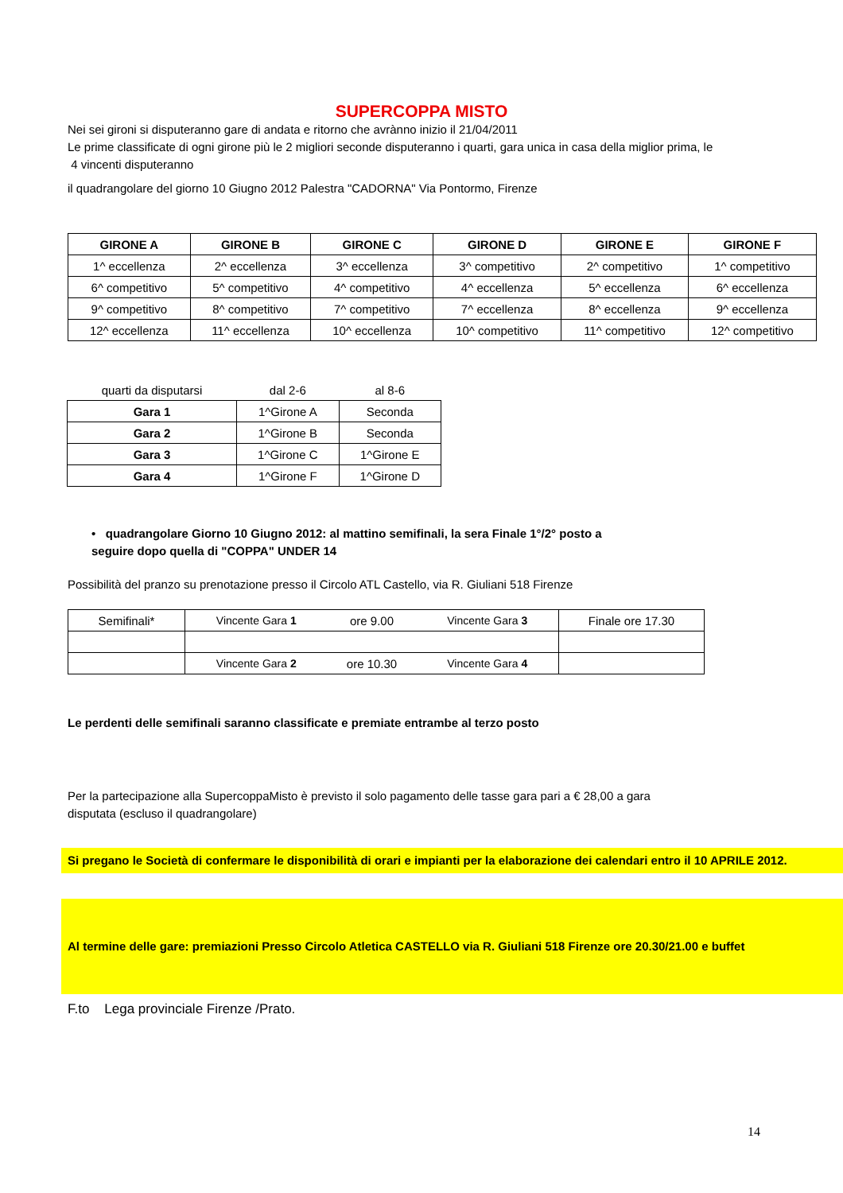SUPERCOPPA MISTO
Nei sei gironi si disputeranno gare di andata e ritorno che avrànno inizio il 21/04/2011
Le prime classificate di ogni girone più le 2 migliori seconde disputeranno i quarti, gara unica in casa della miglior prima, le
4 vincenti disputeranno
il quadrangolare del giorno 10 Giugno 2012 Palestra "CADORNA" Via Pontormo, Firenze
| GIRONE A | GIRONE B | GIRONE C | GIRONE D | GIRONE E | GIRONE F |
| --- | --- | --- | --- | --- | --- |
| 1^ eccellenza | 2^ eccellenza | 3^ eccellenza | 3^ competitivo | 2^ competitivo | 1^ competitivo |
| 6^ competitivo | 5^ competitivo | 4^ competitivo | 4^ eccellenza | 5^ eccellenza | 6^ eccellenza |
| 9^ competitivo | 8^ competitivo | 7^ competitivo | 7^ eccellenza | 8^ eccellenza | 9^ eccellenza |
| 12^ eccellenza | 11^ eccellenza | 10^ eccellenza | 10^ competitivo | 11^ competitivo | 12^ competitivo |
| quarti da disputarsi | dal 2-6 | al 8-6 |
| Gara 1 | 1^Girone A | Seconda |
| Gara 2 | 1^Girone B | Seconda |
| Gara 3 | 1^Girone C | 1^Girone E |
| Gara 4 | 1^Girone F | 1^Girone D |
• quadrangolare Giorno 10 Giugno 2012: al mattino semifinali, la sera Finale 1°/2° posto a
seguire dopo quella di "COPPA" UNDER 14
Possibilità del pranzo su prenotazione presso il Circolo ATL Castello, via R. Giuliani 518 Firenze
| Semifinali* | Vincente Gara 1 | ore 9.00 | Vincente Gara 3 | Finale ore 17.30 |
| | Vincente Gara 2 | ore 10.30 | Vincente Gara 4 | |
Le perdenti delle semifinali saranno classificate e premiate entrambe al terzo posto
Per la partecipazione alla SupercoppaMisto è previsto il solo pagamento delle tasse gara pari a € 28,00 a gara
disputata (escluso il quadrangolare)
Si pregano le Società di confermare le disponibilità di orari e impianti per la elaborazione dei calendari entro il 10 APRILE 2012.
Al termine delle gare: premiazioni Presso Circolo Atletica CASTELLO via R. Giuliani 518 Firenze ore 20.30/21.00 e buffet
F.to Lega provinciale Firenze /Prato.
14